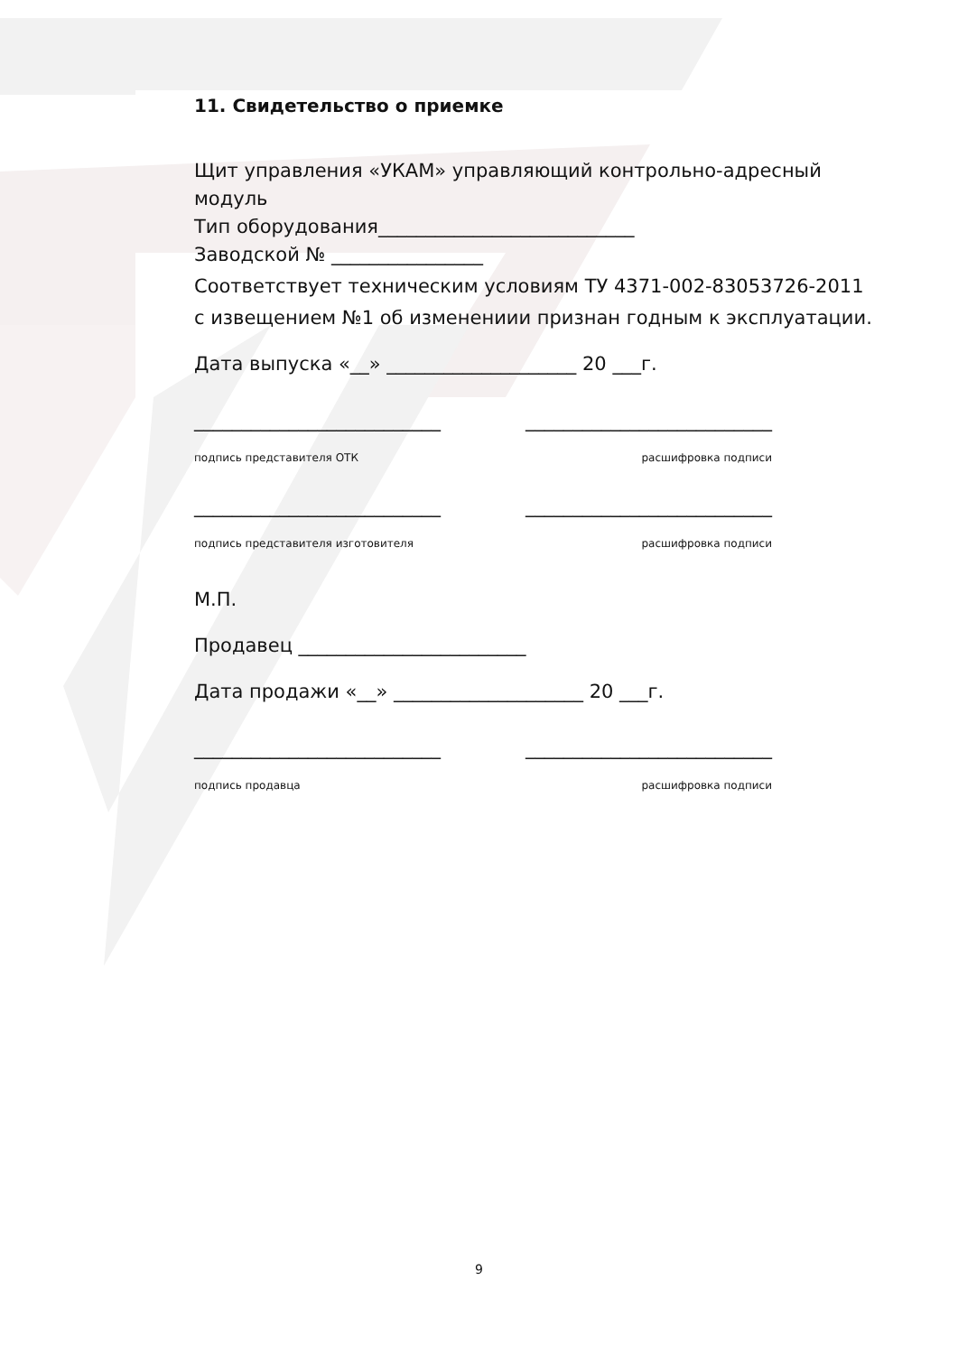11. Свидетельство о приемке
Щит управления «УКАМ» управляющий контрольно-адресный модуль
Тип оборудования___________________________
Заводской № ________________
Соответствует техническим условиям ТУ 4371-002-83053726-2011
с извещением №1 об изменениии признан годным к эксплуатации.
Дата выпуска «__» ____________________ 20 ___г.
__________________________ __________________________
подпись представителя ОТК расшифровка подписи
__________________________ __________________________
подпись представителя изготовителя расшифровка подписи
М.П.
Продавец ________________________
Дата продажи «__» ____________________ 20 ___г.
__________________________ __________________________
подпись продавца расшифровка подписи
9